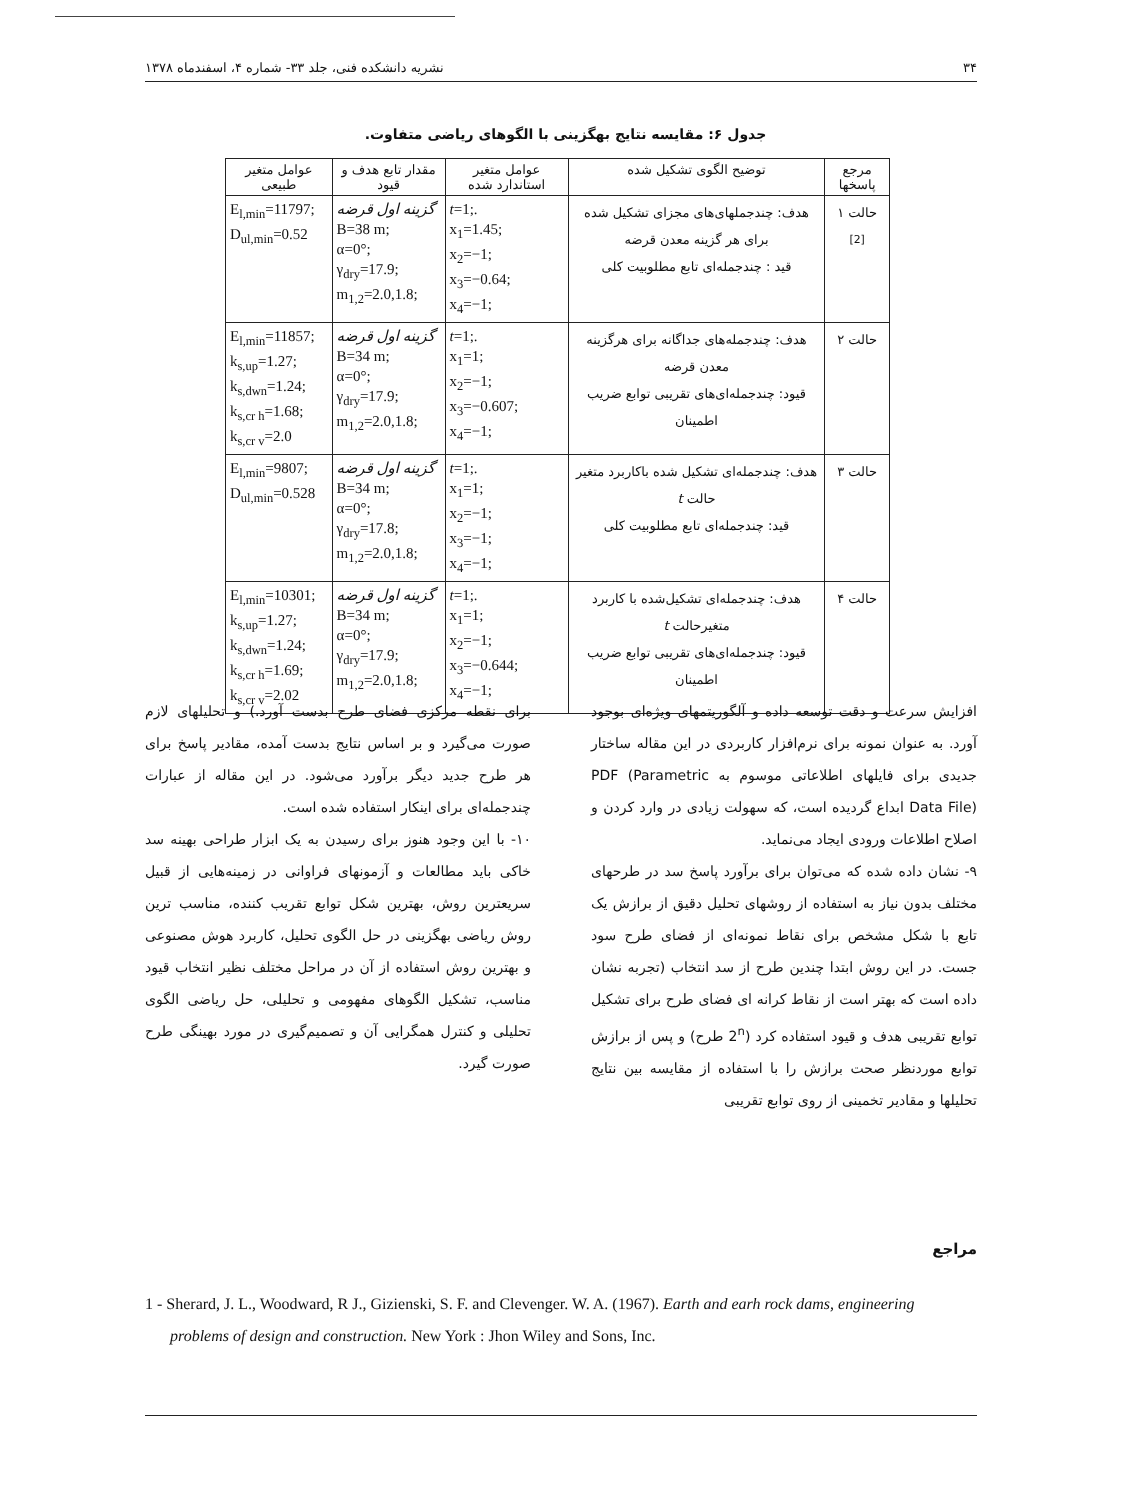۳۴ نشریه دانشکده فنی، جلد ۳۳- شماره ۴، اسفندماه ۱۳۷۸
جدول ۶: مقایسه نتایج بهگزینی با الگوهای ریاضی متفاوت.
| مرجع پاسخها | توضیح الگوی تشکیل شده | عوامل متغیر استاندارد شده | مقدار تابع هدف و قیود | عوامل متغیر طبیعی |
| --- | --- | --- | --- | --- |
| حالت ۱ <sup>[2]</sup> | هدف: چندجملهای‌های مجزای تشکیل شده برای هر گزینه معدن قرضه قید : چندجمله‌ای تابع مطلوبیت کلی | t =1;. x<sub>1</sub>=1.45; x<sub>2</sub>=−1; x<sub>3</sub>=−0.64; x<sub>4</sub>=−1; | گزینه اول قرضه B=38 m; α=0°; γ<sub>dry</sub>=17.9; m<sub>1,2</sub>=2.0,1.8; | E<sub>l,min</sub>=11797; D<sub>ul,min</sub>=0.52 |
| حالت ۲ | هدف: چندجمله‌های جداگانه برای هرگزینه معدن قرضه قیود: چندجمله‌ای‌های تقریبی توابع ضریب اطمینان | t =1;. x<sub>1</sub>=1; x<sub>2</sub>=−1; x<sub>3</sub>=−0.607; x<sub>4</sub>=−1; | گزینه اول قرضه B=34 m; α=0°; γ<sub>dry</sub>=17.9; m<sub>1,2</sub>=2.0,1.8; | E<sub>l,min</sub>=11857; k<sub>s,up</sub>=1.27; k<sub>s,dwn</sub>=1.24; k<sub>s,cr h</sub>=1.68; k<sub>s,cr v</sub>=2.0 |
| حالت ۳ | هدف: چندجمله‌ای تشکیل شده باکاربرد متغیر حالت t قید: چندجمله‌ای تابع مطلوبیت کلی | t =1;. x<sub>1</sub>=1; x<sub>2</sub>=−1; x<sub>3</sub>=−1; x<sub>4</sub>=−1; | گزینه اول قرضه B=34 m; α=0°; γ<sub>dry</sub>=17.8; m<sub>1,2</sub>=2.0,1.8; | E<sub>l,min</sub>=9807; D<sub>ul,min</sub>=0.528 |
| حالت ۴ | هدف: چندجمله‌ای تشکیل‌شده با کاربرد متغیرحالت t قیود: چندجمله‌ای‌های تقریبی توابع ضریب اطمینان | t =1;. x<sub>1</sub>=1; x<sub>2</sub>=−1; x<sub>3</sub>=−0.644; x<sub>4</sub>=−1; | گزینه اول قرضه B=34 m; α=0°; γ<sub>dry</sub>=17.9; m<sub>1,2</sub>=2.0,1.8; | E<sub>l,min</sub>=10301; k<sub>s,up</sub>=1.27; k<sub>s,dwn</sub>=1.24; k<sub>s,cr h</sub>=1.69; k<sub>s,cr v</sub>=2.02 |
افزایش سرعت و دقت توسعه داده و آلگوریتمهای ویژه‌ای بوجود آورد. به عنوان نمونه برای نرم‌افزار کاربردی در این مقاله ساختار جدیدی برای فایلهای اطلاعاتی موسوم به PDF (Parametric Data File) ابداع گردیده است، که سهولت زیادی در وارد کردن و اصلاح اطلاعات ورودی ایجاد می‌نماید.
۹- نشان داده شده که می‌توان برای برآورد پاسخ سد در طرحهای مختلف بدون نیاز به استفاده از روشهای تحلیل دقیق از برازش یک تابع با شکل مشخص برای نقاط نمونه‌ای از فضای طرح سود جست. در این روش ابتدا چندین طرح از سد انتخاب (تجربه نشان داده است که بهتر است از نقاط کرانه ای فضای طرح برای تشکیل توابع تقریبی هدف و قیود استفاده کرد (2<sup>n</sup> طرح) و پس از برازش توابع موردنظر صحت برازش را با استفاده از مقایسه بین نتایج تحلیلها و مقادیر تخمینی از روی توابع تقریبی
برای نقطه مرکزی فضای طرح بدست آورد.) و تحلیلهای لازم صورت می‌گیرد و بر اساس نتایج بدست آمده، مقادیر پاسخ برای هر طرح جدید دیگر برآورد می‌شود. در این مقاله از عبارات چندجمله‌ای برای اینکار استفاده شده است.
۱۰- با این وجود هنوز برای رسیدن به یک ابزار طراحی بهینه سد خاکی باید مطالعات و آزمونهای فراوانی در زمینه‌هایی از قبیل سریعترین روش، بهترین شکل توابع تقریب کننده، مناسب ترین روش ریاضی بهگزینی در حل الگوی تحلیل، کاربرد هوش مصنوعی و بهترین روش استفاده از آن در مراحل مختلف نظیر انتخاب قیود مناسب، تشکیل الگوهای مفهومی و تحلیلی، حل ریاضی الگوی تحلیلی و کنترل همگرایی آن و تصمیم‌گیری در مورد بهینگی طرح صورت گیرد.
مراجع
1 - Sherard, J. L., Woodward, R J., Gizienski, S. F. and Clevenger. W. A. (1967). Earth and earh rock dams, engineering problems of design and construction. New York : Jhon Wiley and Sons, Inc.